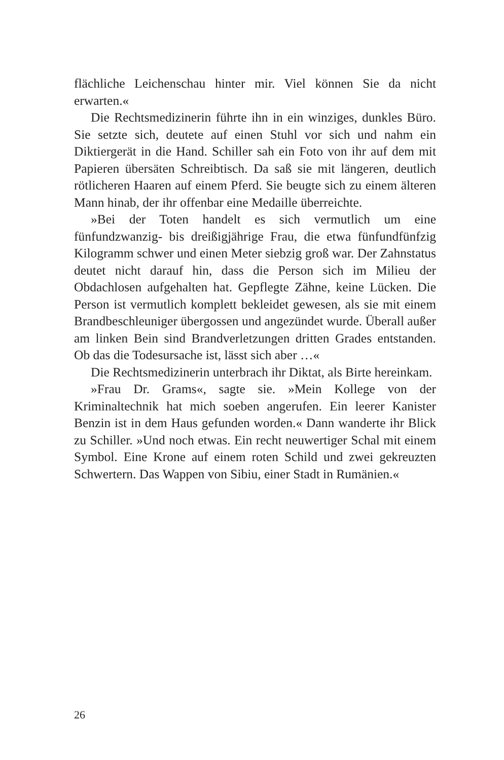flächliche Leichenschau hinter mir. Viel können Sie da nicht erwarten.«
Die Rechtsmedizinerin führte ihn in ein winziges, dunkles Büro. Sie setzte sich, deutete auf einen Stuhl vor sich und nahm ein Diktiergerät in die Hand. Schiller sah ein Foto von ihr auf dem mit Papieren übersäten Schreibtisch. Da saß sie mit längeren, deutlich rötlicheren Haaren auf einem Pferd. Sie beugte sich zu einem älteren Mann hinab, der ihr offenbar eine Medaille überreichte.
»Bei der Toten handelt es sich vermutlich um eine fünfundzwanzig- bis dreißigjährige Frau, die etwa fünfundfünfzig Kilogramm schwer und einen Meter siebzig groß war. Der Zahnstatus deutet nicht darauf hin, dass die Person sich im Milieu der Obdachlosen aufgehalten hat. Gepflegte Zähne, keine Lücken. Die Person ist vermutlich komplett bekleidet gewesen, als sie mit einem Brandbeschleuniger übergossen und angezündet wurde. Überall außer am linken Bein sind Brandverletzungen dritten Grades entstanden. Ob das die Todesursache ist, lässt sich aber …«
Die Rechtsmedizinerin unterbrach ihr Diktat, als Birte hereinkam.
»Frau Dr. Grams«, sagte sie. »Mein Kollege von der Kriminaltechnik hat mich soeben angerufen. Ein leerer Kanister Benzin ist in dem Haus gefunden worden.« Dann wanderte ihr Blick zu Schiller. »Und noch etwas. Ein recht neuwertiger Schal mit einem Symbol. Eine Krone auf einem roten Schild und zwei gekreuzten Schwertern. Das Wappen von Sibiu, einer Stadt in Rumänien.«
26